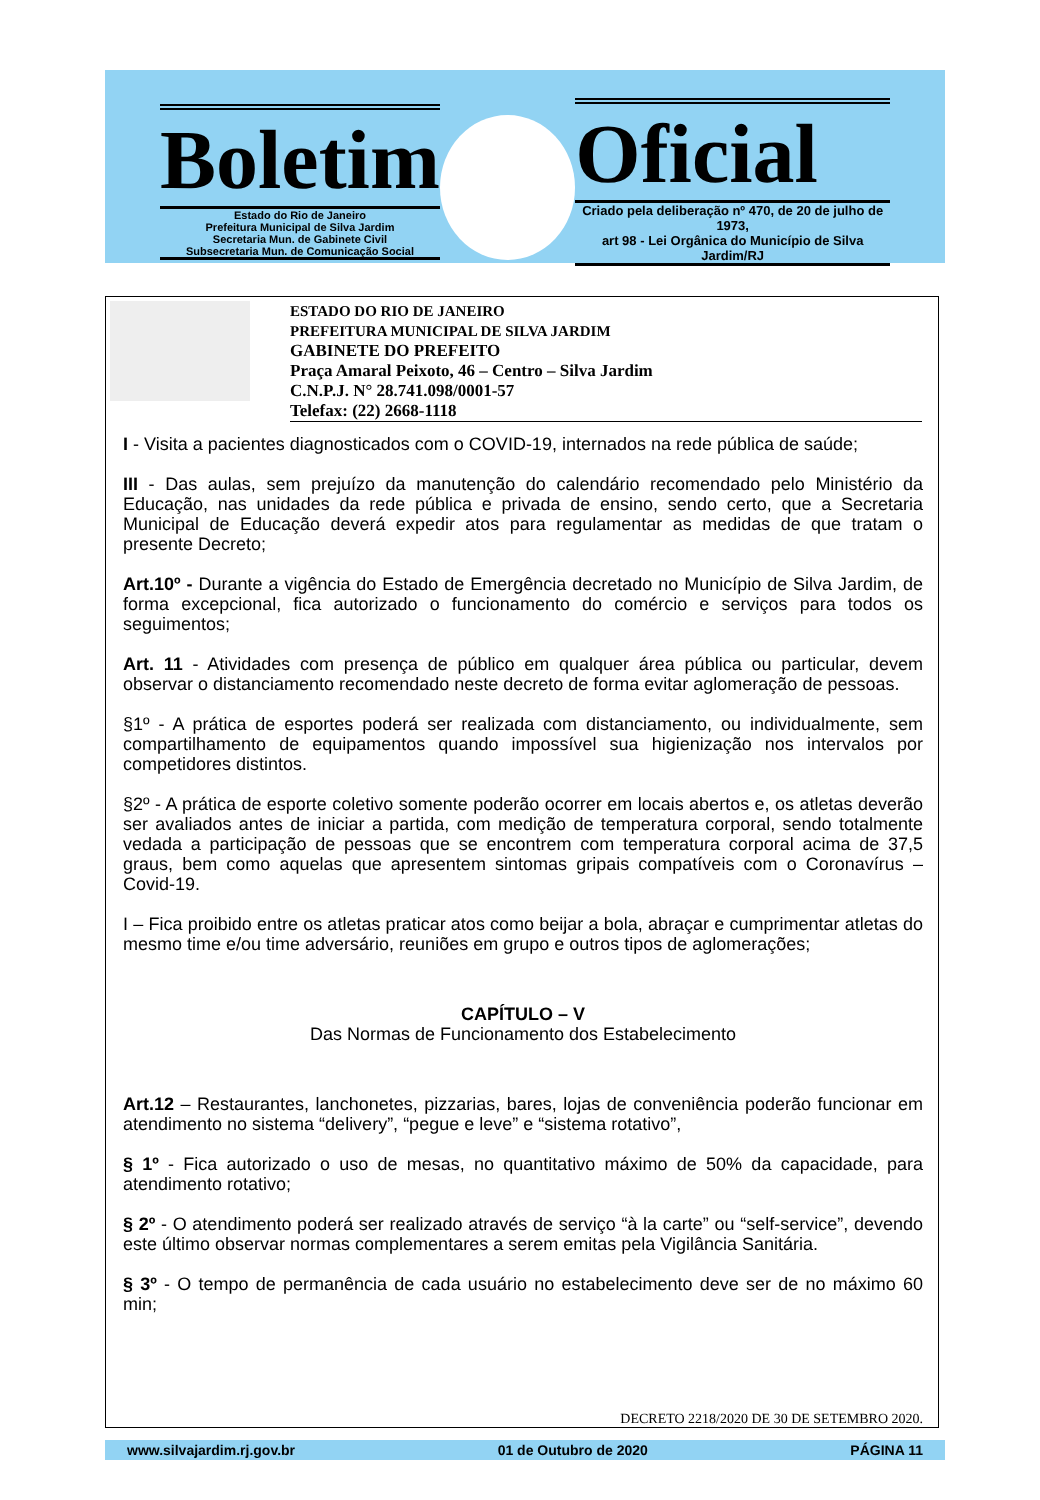Boletim
Estado do Rio de Janeiro
Prefeitura Municipal de Silva Jardim
Secretaria Mun. de Gabinete Civil
Subsecretaria Mun. de Comunicação Social
Oficial
Criado pela deliberação nº 470, de 20 de julho de 1973,
art 98 - Lei Orgânica do Município de Silva Jardim/RJ
ESTADO DO RIO DE JANEIRO
PREFEITURA MUNICIPAL DE SILVA JARDIM
GABINETE DO PREFEITO
Praça Amaral Peixoto, 46 – Centro – Silva Jardim
C.N.P.J. N° 28.741.098/0001-57
Telefax: (22) 2668-1118
I - Visita a pacientes diagnosticados com o COVID-19, internados na rede pública de saúde;
III - Das aulas, sem prejuízo da manutenção do calendário recomendado pelo Ministério da Educação, nas unidades da rede pública e privada de ensino, sendo certo, que a Secretaria Municipal de Educação deverá expedir atos para regulamentar as medidas de que tratam o presente Decreto;
Art.10º - Durante a vigência do Estado de Emergência decretado no Município de Silva Jardim, de forma excepcional, fica autorizado o funcionamento do comércio e serviços para todos os seguimentos;
Art. 11 - Atividades com presença de público em qualquer área pública ou particular, devem observar o distanciamento recomendado neste decreto de forma evitar aglomeração de pessoas.
§1º - A prática de esportes poderá ser realizada com distanciamento, ou individualmente, sem compartilhamento de equipamentos quando impossível sua higienização nos intervalos por competidores distintos.
§2º - A prática de esporte coletivo somente poderão ocorrer em locais abertos e, os atletas deverão ser avaliados antes de iniciar a partida, com medição de temperatura corporal, sendo totalmente vedada a participação de pessoas que se encontrem com temperatura corporal acima de 37,5 graus, bem como aquelas que apresentem sintomas gripais compatíveis com o Coronavírus – Covid-19.
I – Fica proibido entre os atletas praticar atos como beijar a bola, abraçar e cumprimentar atletas do mesmo time e/ou time adversário, reuniões em grupo e outros tipos de aglomerações;
CAPÍTULO – V
Das Normas de Funcionamento dos Estabelecimento
Art.12 – Restaurantes, lanchonetes, pizzarias, bares, lojas de conveniência poderão funcionar em atendimento no sistema “delivery”, “pegue e leve” e “sistema rotativo”,
§ 1º - Fica autorizado o uso de mesas, no quantitativo máximo de 50% da capacidade, para atendimento rotativo;
§ 2º - O atendimento poderá ser realizado através de serviço “à la carte” ou “self-service”, devendo este último observar normas complementares a serem emitas pela Vigilância Sanitária.
§ 3º - O tempo de permanência de cada usuário no estabelecimento deve ser de no máximo 60 min;
DECRETO 2218/2020 DE 30 DE SETEMBRO 2020.
www.silvajardim.rj.gov.br 01 de Outubro de 2020 PÁGINA 11